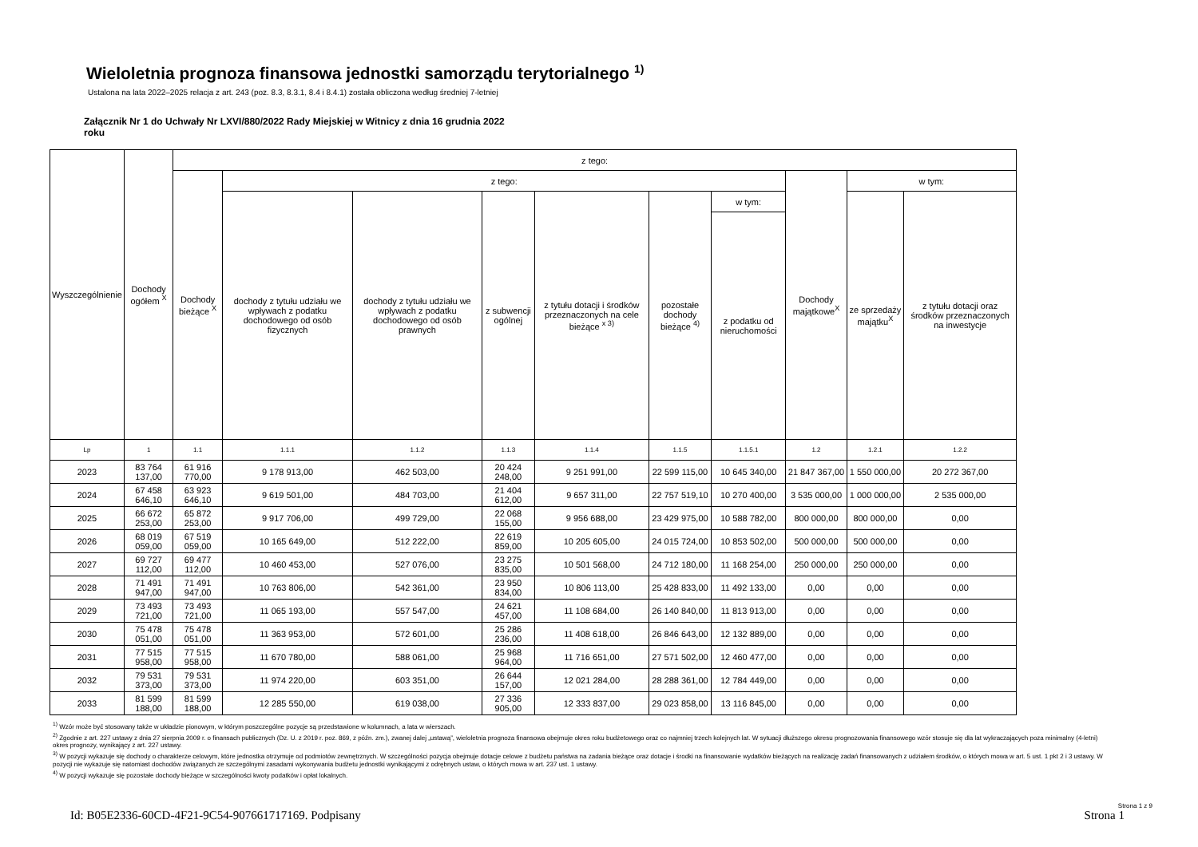Wieloletnia prognoza finansowa jednostki samorządu terytorialnego <sup>1)</sup>
Ustalona na lata 2022–2025 relacja z art. 243 (poz. 8.3, 8.3.1, 8.4 i 8.4.1) została obliczona według średniej 7-letniej
Załącznik Nr 1 do Uchwały Nr LXVI/880/2022 Rady Miejskiej w Witnicy z dnia 16 grudnia 2022 roku
| Wyszczególnienie | Dochody ogółem <sup>X</sup> | z tego: | | | | | | | | | |
| --- | --- | --- | --- | --- | --- | --- | --- | --- | --- | --- | --- |
| | | Dochody bieżące <sup>X</sup> | z tego: | | | | | | Dochody majątkowe<sup>X</sup> | w tym: | |
| | | | dochody z tytułu udziału we wpływach z podatku dochodowego od osób fizycznych | dochody z tytułu udziału we wpływach z podatku dochodowego od osób prawnych | z subwencji ogólnej | z tytułu dotacji i środków przeznaczonych na cele bieżące <sup>x 3)</sup> | pozostałe dochody bieżące <sup>4)</sup> | w tym: | | ze sprzedaży majątku<sup>X</sup> | z tytułu dotacji oraz środków przeznaczonych na inwestycje |
| | | | | | | | | z podatku od nieruchomości | | | |
| Lp | 1 | 1.1 | 1.1.1 | 1.1.2 | 1.1.3 | 1.1.4 | 1.1.5 | 1.1.5.1 | 1.2 | 1.2.1 | 1.2.2 |
| 2023 | 83 764 137,00 | 61 916 770,00 | 9 178 913,00 | 462 503,00 | 20 424 248,00 | 9 251 991,00 | 22 599 115,00 | 10 645 340,00 | 21 847 367,00 | 1 550 000,00 | 20 272 367,00 |
| 2024 | 67 458 646,10 | 63 923 646,10 | 9 619 501,00 | 484 703,00 | 21 404 612,00 | 9 657 311,00 | 22 757 519,10 | 10 270 400,00 | 3 535 000,00 | 1 000 000,00 | 2 535 000,00 |
| 2025 | 66 672 253,00 | 65 872 253,00 | 9 917 706,00 | 499 729,00 | 22 068 155,00 | 9 956 688,00 | 23 429 975,00 | 10 588 782,00 | 800 000,00 | 800 000,00 | 0,00 |
| 2026 | 68 019 059,00 | 67 519 059,00 | 10 165 649,00 | 512 222,00 | 22 619 859,00 | 10 205 605,00 | 24 015 724,00 | 10 853 502,00 | 500 000,00 | 500 000,00 | 0,00 |
| 2027 | 69 727 112,00 | 69 477 112,00 | 10 460 453,00 | 527 076,00 | 23 275 835,00 | 10 501 568,00 | 24 712 180,00 | 11 168 254,00 | 250 000,00 | 250 000,00 | 0,00 |
| 2028 | 71 491 947,00 | 71 491 947,00 | 10 763 806,00 | 542 361,00 | 23 950 834,00 | 10 806 113,00 | 25 428 833,00 | 11 492 133,00 | 0,00 | 0,00 | 0,00 |
| 2029 | 73 493 721,00 | 73 493 721,00 | 11 065 193,00 | 557 547,00 | 24 621 457,00 | 11 108 684,00 | 26 140 840,00 | 11 813 913,00 | 0,00 | 0,00 | 0,00 |
| 2030 | 75 478 051,00 | 75 478 051,00 | 11 363 953,00 | 572 601,00 | 25 286 236,00 | 11 408 618,00 | 26 846 643,00 | 12 132 889,00 | 0,00 | 0,00 | 0,00 |
| 2031 | 77 515 958,00 | 77 515 958,00 | 11 670 780,00 | 588 061,00 | 25 968 964,00 | 11 716 651,00 | 27 571 502,00 | 12 460 477,00 | 0,00 | 0,00 | 0,00 |
| 2032 | 79 531 373,00 | 79 531 373,00 | 11 974 220,00 | 603 351,00 | 26 644 157,00 | 12 021 284,00 | 28 288 361,00 | 12 784 449,00 | 0,00 | 0,00 | 0,00 |
| 2033 | 81 599 188,00 | 81 599 188,00 | 12 285 550,00 | 619 038,00 | 27 336 905,00 | 12 333 837,00 | 29 023 858,00 | 13 116 845,00 | 0,00 | 0,00 | 0,00 |
<sup>1)</sup> Wzór może być stosowany także w układzie pionowym, w którym poszczególne pozycje są przedstawione w kolumnach, a lata w wierszach.
<sup>2)</sup> Zgodnie z art. 227 ustawy z dnia 27 sierpnia 2009 r. o finansach publicznych (Dz. U. z 2019 r. poz. 869, z późn. zm.), zwanej dalej „ustawą”, wieloletnia prognoza finansowa obejmuje okres roku budżetowego oraz co najmniej trzech kolejnych lat. W sytuacji dłuższego okresu prognozowania finansowego wzór stosuje się dla lat wykraczających poza minimalny (4-letni) okres prognozy, wynikający z art. 227 ustawy.
<sup>3)</sup> W pozycji wykazuje się dochody o charakterze celowym, które jednostka otrzymuje od podmiotów zewnętrznych. W szczególności pozycja obejmuje dotacje celowe z budżetu państwa na zadania bieżące oraz dotacje i środki na finansowanie wydatków bieżących na realizację zadań finansowanych z udziałem środków, o których mowa w art. 5 ust. 1 pkt 2 i 3 ustawy. W pozycji nie wykazuje się natomiast dochodów związanych ze szczególnymi zasadami wykonywania budżetu jednostki wynikającymi z odrębnych ustaw, o których mowa w art. 237 ust. 1 ustawy.
<sup>4)</sup> W pozycji wykazuje się pozostałe dochody bieżące w szczególności kwoty podatków i opłat lokalnych.
Strona 1 z 9
Id: B05E2336-60CD-4F21-9C54-907661717169. Podpisany Strona 1